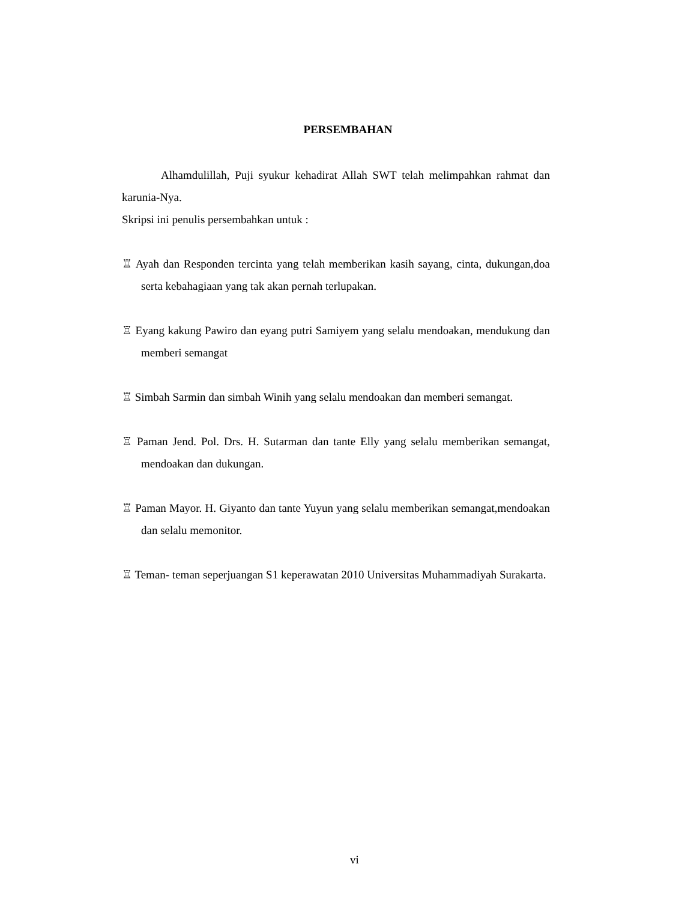PERSEMBAHAN
Alhamdulillah, Puji syukur kehadirat Allah SWT telah melimpahkan rahmat dan karunia-Nya.
Skripsi ini penulis persembahkan untuk :
♖ Ayah dan Responden tercinta yang telah memberikan kasih sayang, cinta, dukungan,doa serta kebahagiaan yang tak akan pernah terlupakan.
♖ Eyang kakung Pawiro dan eyang putri Samiyem yang selalu mendoakan, mendukung dan memberi semangat
♖ Simbah Sarmin dan simbah Winih yang selalu mendoakan dan memberi semangat.
♖ Paman Jend. Pol. Drs. H. Sutarman dan tante Elly yang selalu memberikan semangat, mendoakan dan dukungan.
♖ Paman Mayor. H. Giyanto dan tante Yuyun yang selalu memberikan semangat,mendoakan dan selalu memonitor.
♖ Teman- teman seperjuangan S1 keperawatan 2010 Universitas Muhammadiyah Surakarta.
vi